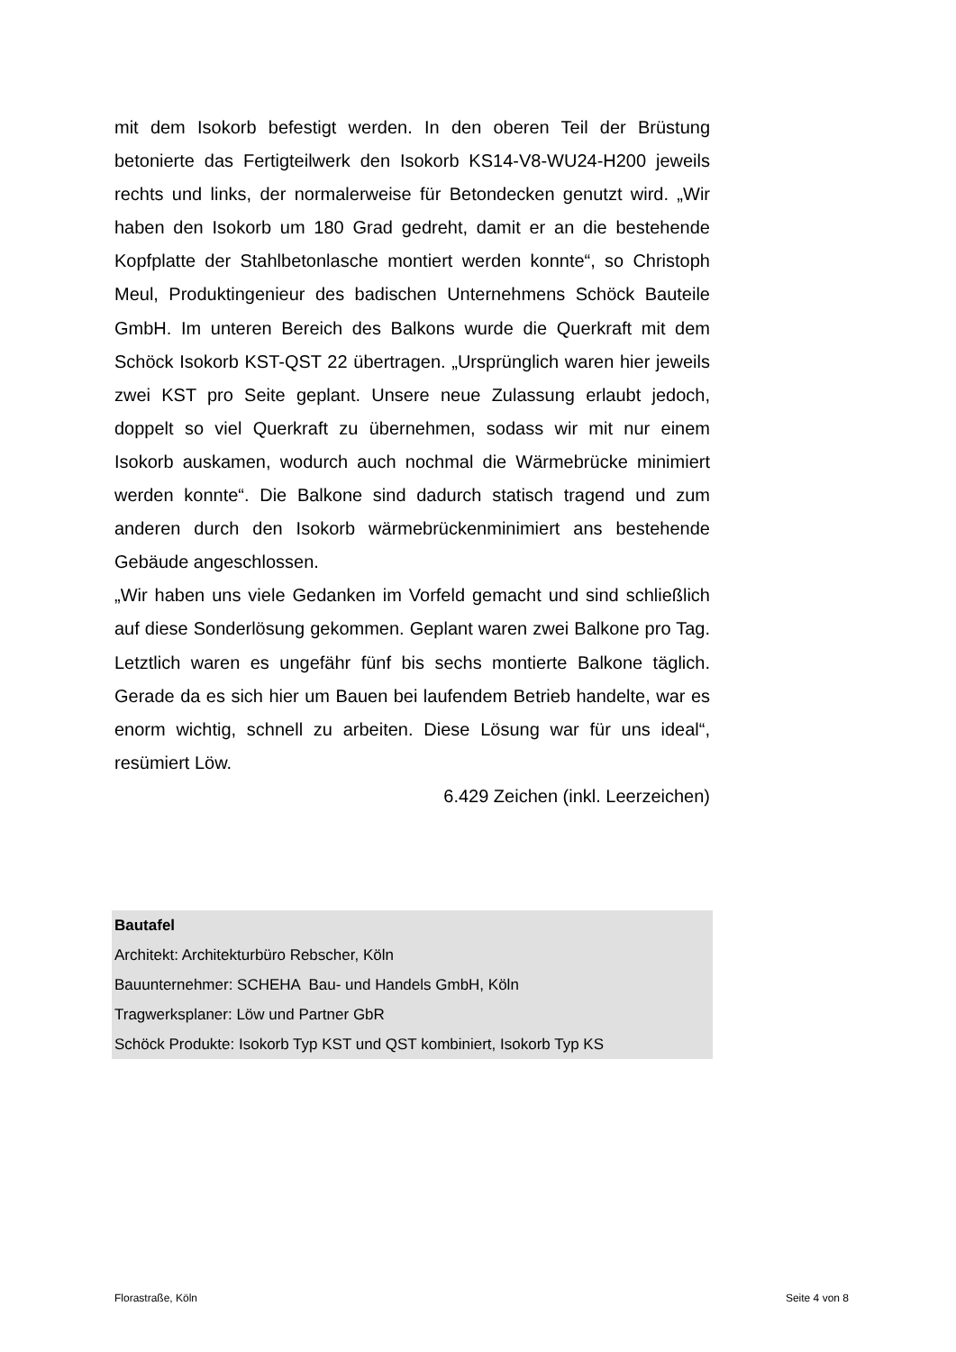mit dem Isokorb befestigt werden. In den oberen Teil der Brüstung betonierte das Fertigteilwerk den Isokorb KS14-V8-WU24-H200 jeweils rechts und links, der normalerweise für Betondecken genutzt wird. „Wir haben den Isokorb um 180 Grad gedreht, damit er an die bestehende Kopfplatte der Stahlbetonlasche montiert werden konnte“, so Christoph Meul, Produktingenieur des badischen Unternehmens Schöck Bauteile GmbH. Im unteren Bereich des Balkons wurde die Querkraft mit dem Schöck Isokorb KST-QST 22 übertragen. „Ursprünglich waren hier jeweils zwei KST pro Seite geplant. Unsere neue Zulassung erlaubt jedoch, doppelt so viel Querkraft zu übernehmen, sodass wir mit nur einem Isokorb auskamen, wodurch auch nochmal die Wärmebrücke minimiert werden konnte“. Die Balkone sind dadurch statisch tragend und zum anderen durch den Isokorb wärmebrückenminimiert ans bestehende Gebäude angeschlossen.
„Wir haben uns viele Gedanken im Vorfeld gemacht und sind schließlich auf diese Sonderlösung gekommen. Geplant waren zwei Balkone pro Tag. Letztlich waren es ungefähr fünf bis sechs montierte Balkone täglich. Gerade da es sich hier um Bauen bei laufendem Betrieb handelte, war es enorm wichtig, schnell zu arbeiten. Diese Lösung war für uns ideal“, resümiert Löw.
6.429 Zeichen (inkl. Leerzeichen)
Bautafel
Architekt: Architekturbüro Rebscher, Köln
Bauunternehmer: SCHEHA Bau- und Handels GmbH, Köln
Tragwerksplaner: Löw und Partner GbR
Schöck Produkte: Isokorb Typ KST und QST kombiniert, Isokorb Typ KS
Florastraße, Köln Seite 4 von 8